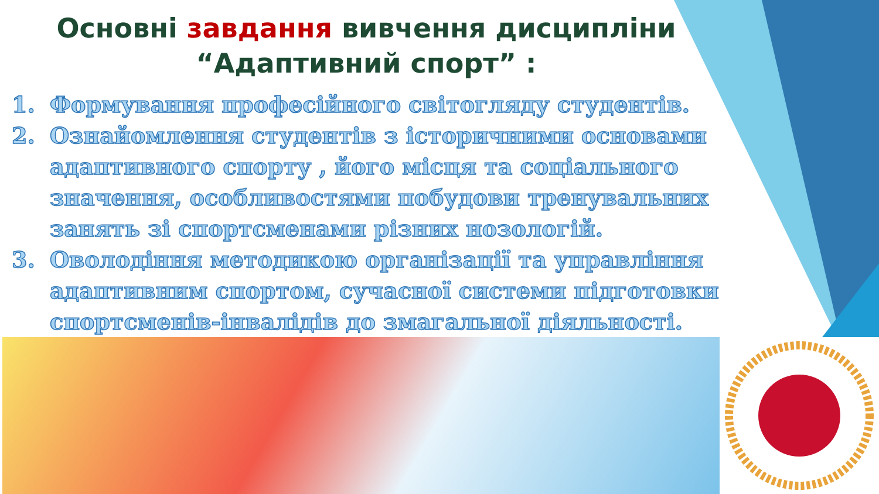Основні завдання вивчення дисципліни
“Адаптивний спорт” :
1. Формування професійного світогляду студентів.
2. Ознайомлення студентів з історичними основами адаптивного спорту , його місця та соціального значення, особливостями побудови тренувальних занять зі спортсменами різних нозологій.
3. Оволодіння методикою організації та управління адаптивним спортом, сучасної системи підготовки спортсменів-інвалідів до змагальної діяльності.